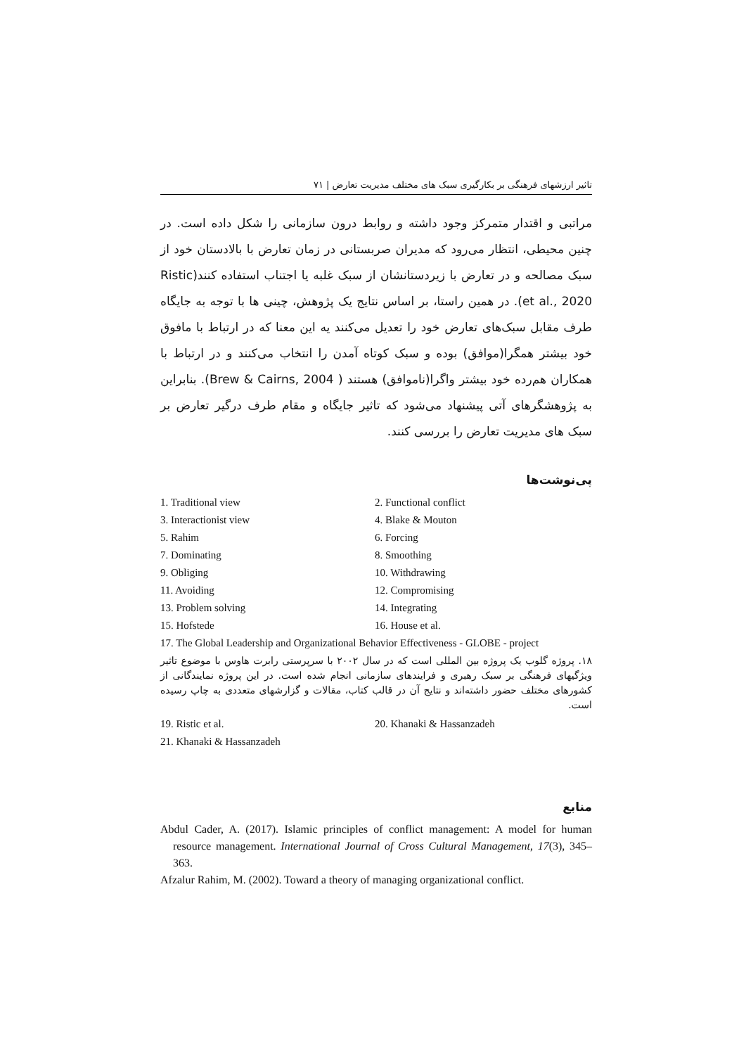تاثیر ارزشهای فرهنگی بر بکارگیری سبک های مختلف مدیریت تعارض | ۷۱
مراتبی و اقتدار متمرکز وجود داشته و روابط درون سازمانی را شکل داده است. در چنین محیطی، انتظار می‌رود که مدیران صربستانی در زمان تعارض با بالادستان خود از سبک مصالحه و در تعارض با زیردستانشان از سبک غلبه یا اجتناب استفاده کنند(Ristic et al., 2020). در همین راستا، بر اساس نتایج یک پژوهش، چینی ها با توجه به جایگاه طرف مقابل سبک‌های تعارض خود را تعدیل می‌کنند یه این معنا که در ارتباط با مافوق خود بیشتر همگرا(موافق) بوده و سبک کوتاه آمدن را انتخاب می‌کنند و در ارتباط با همکاران هم‌رده خود بیشتر واگرا(ناموافق) هستند ( Brew & Cairns, 2004). بنابراین به پژوهشگرهای آتی پیشنهاد می‌شود که تاثیر جایگاه و مقام طرف درگیر تعارض بر سبک های مدیریت تعارض را بررسی کنند.
پی‌نوشت‌ها
1. Traditional view 2. Functional conflict
3. Interactionist view 4. Blake & Mouton
5. Rahim 6. Forcing
7. Dominating 8. Smoothing
9. Obliging 10. Withdrawing
11. Avoiding 12. Compromising
13. Problem solving 14. Integrating
15. Hofstede 16. House et al.
17. The Global Leadership and Organizational Behavior Effectiveness - GLOBE - project
۱۸. پروژه گلوب یک پروژه بین المللی است که در سال ۲۰۰۲ با سرپرستی رابرت هاوس با موضوع تاثیر ویژگیهای فرهنگی بر سبک رهبری و فرایندهای سازمانی انجام شده است. در این پروژه نمایندگانی از کشورهای مختلف حضور داشته‌اند و نتایج آن در قالب کتاب، مقالات و گزارشهای متعددی به چاپ رسیده است.
19. Ristic et al. 20. Khanaki & Hassanzadeh
21. Khanaki & Hassanzadeh
منابع
Abdul Cader, A. (2017). Islamic principles of conflict management: A model for human resource management. International Journal of Cross Cultural Management, 17(3), 345–363.
Afzalur Rahim, M. (2002). Toward a theory of managing organizational conflict.